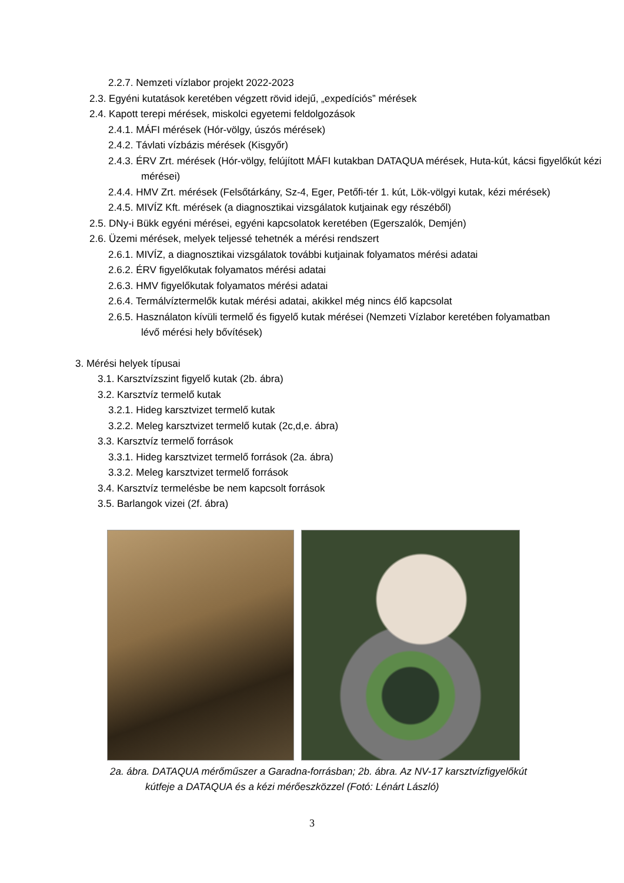2.2.7. Nemzeti vízlabor projekt 2022-2023
2.3. Egyéni kutatások keretében végzett rövid idejű, „expedíciós” mérések
2.4. Kapott terepi mérések, miskolci egyetemi feldolgozások
2.4.1. MÁFI mérések (Hór-völgy, úszós mérések)
2.4.2. Távlati vízbázis mérések (Kisgyőr)
2.4.3. ÉRV Zrt. mérések (Hór-völgy, felújított MÁFI kutakban DATAQUA mérések, Huta-kút, kácsi figyelőkút kézi mérései)
2.4.4. HMV Zrt. mérések (Felsőtárkány, Sz-4, Eger, Petőfi-tér 1. kút, Lök-völgyi kutak, kézi mérések)
2.4.5. MIVÍZ Kft. mérések (a diagnosztikai vizsgálatok kutjainak egy részéből)
2.5. DNy-i Bükk egyéni mérései, egyéni kapcsolatok keretében (Egerszalók, Demjén)
2.6. Üzemi mérések, melyek teljessé tehetnék a mérési rendszert
2.6.1. MIVÍZ, a diagnosztikai vizsgálatok további kutjainak folyamatos mérési adatai
2.6.2. ÉRV figyelőkutak folyamatos mérési adatai
2.6.3. HMV figyelőkutak folyamatos mérési adatai
2.6.4. Termálvíztermelők kutak mérési adatai, akikkel még nincs élő kapcsolat
2.6.5. Használaton kívüli termelő és figyelő kutak mérései (Nemzeti Vízlabor keretében folyamatban lévő mérési hely bővítések)
3. Mérési helyek típusai
3.1. Karsztvízszint figyelő kutak (2b. ábra)
3.2. Karsztvíz termelő kutak
3.2.1. Hideg karsztvizet termelő kutak
3.2.2. Meleg karsztvizet termelő kutak (2c,d,e. ábra)
3.3. Karsztvíz termelő források
3.3.1. Hideg karsztvizet termelő források (2a. ábra)
3.3.2. Meleg karsztvizet termelő források
3.4. Karsztvíz termelésbe be nem kapcsolt források
3.5. Barlangok vizei (2f. ábra)
2a. ábra. DATAQUA mérőműszer a Garadna-forrásban; 2b. ábra. Az NV-17 karsztvízfigyelőkút kútfeje a DATAQUA és a kézi mérőeszközzel (Fotó: Lénárt László)
3